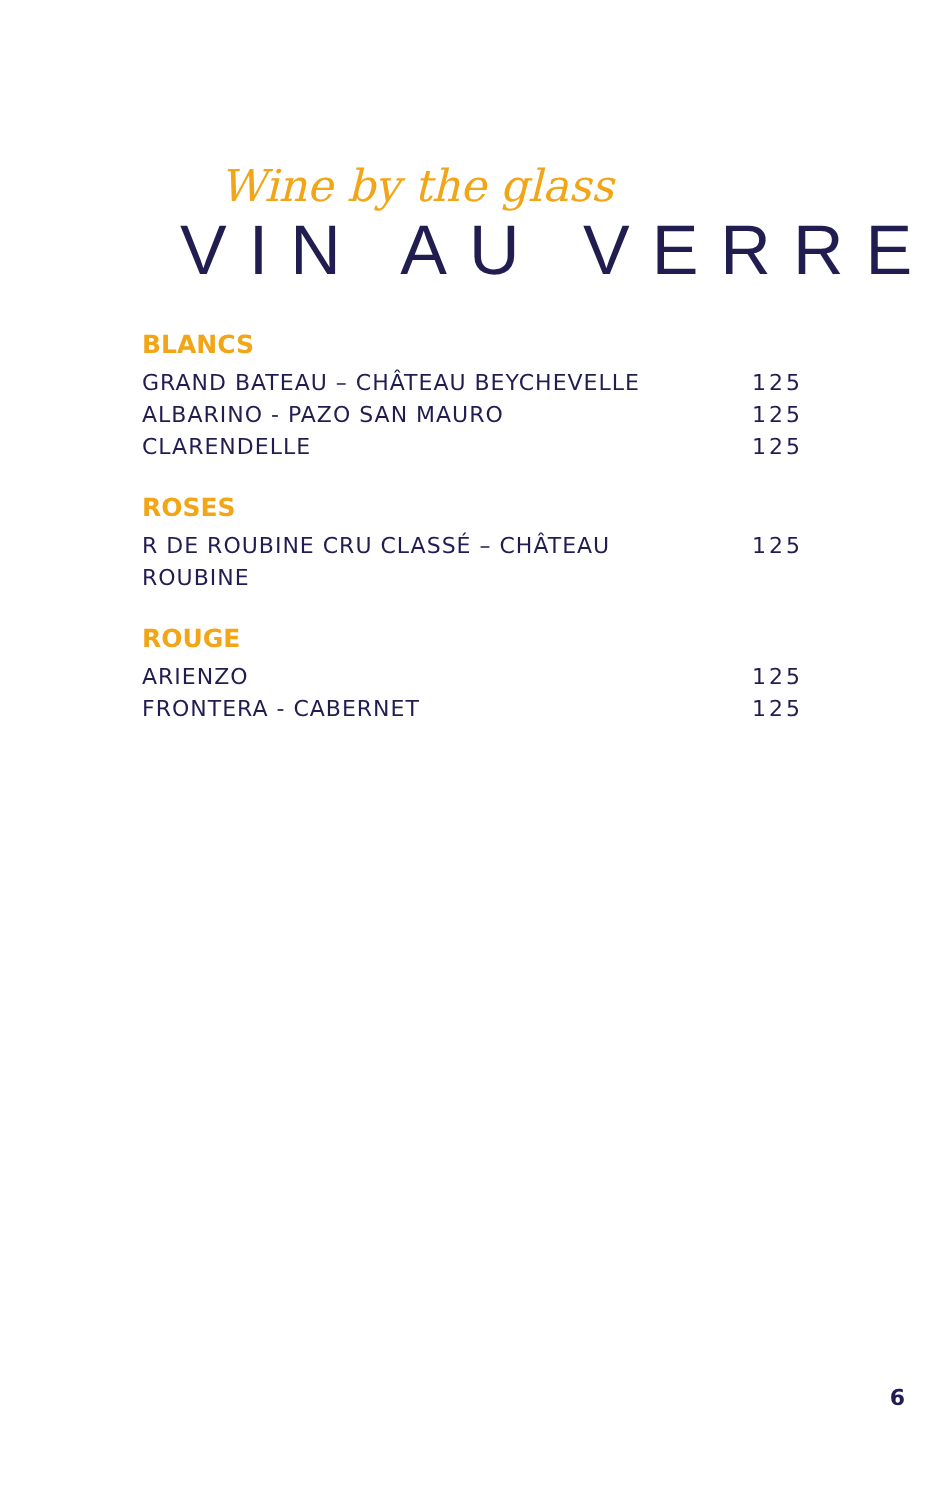Wine by the glass
VIN AU VERRE
BLANCS
GRAND BATEAU – CHÂTEAU BEYCHEVELLE 125
ALBARINO - PAZO SAN MAURO 125
CLARENDELLE 125
ROSES
R DE ROUBINE CRU CLASSÉ – CHÂTEAU
ROUBINE 125
ROUGE
ARIENZO 125
FRONTERA - CABERNET 125
6